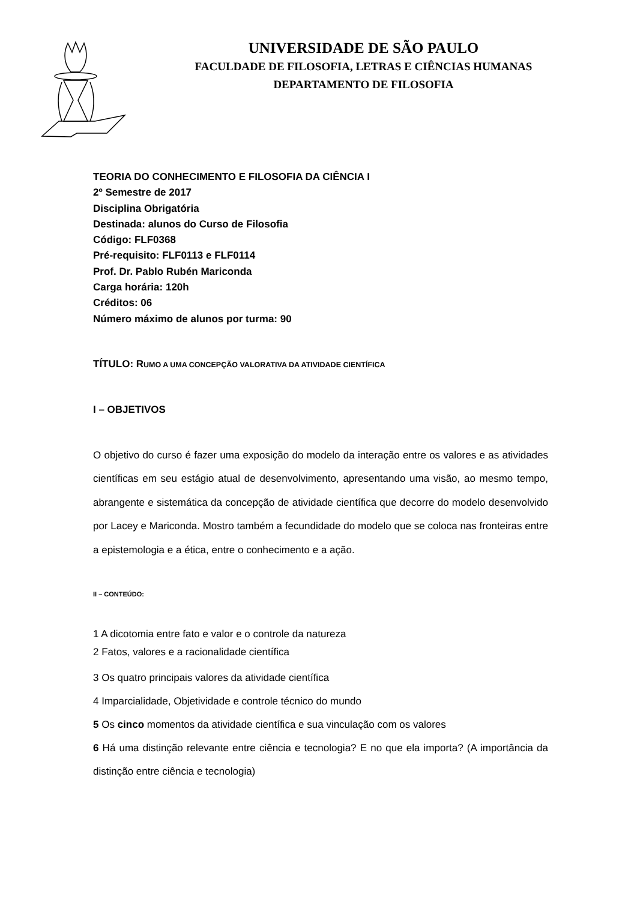UNIVERSIDADE DE SÃO PAULO
FACULDADE DE FILOSOFIA, LETRAS E CIÊNCIAS HUMANAS
DEPARTAMENTO DE FILOSOFIA
TEORIA DO CONHECIMENTO E FILOSOFIA DA CIÊNCIA I
2º Semestre de 2017
Disciplina Obrigatória
Destinada: alunos do Curso de Filosofia
Código: FLF0368
Pré-requisito: FLF0113 e FLF0114
Prof. Dr. Pablo Rubén Mariconda
Carga horária: 120h
Créditos: 06
Número máximo de alunos por turma: 90
TÍTULO: RUMO A UMA CONCEPÇÃO VALORATIVA DA ATIVIDADE CIENTÍFICA
I – OBJETIVOS
O objetivo do curso é fazer uma exposição do modelo da interação entre os valores e as atividades científicas em seu estágio atual de desenvolvimento, apresentando uma visão, ao mesmo tempo, abrangente e sistemática da concepção de atividade científica que decorre do modelo desenvolvido por Lacey e Mariconda. Mostro também a fecundidade do modelo que se coloca nas fronteiras entre a epistemologia e a ética, entre o conhecimento e a ação.
II – CONTEÚDO:
1 A dicotomia entre fato e valor e o controle da natureza
2 Fatos, valores e a racionalidade científica
3 Os quatro principais valores da atividade científica
4 Imparcialidade, Objetividade e controle técnico do mundo
5 Os cinco momentos da atividade científica e sua vinculação com os valores
6 Há uma distinção relevante entre ciência e tecnologia? E no que ela importa? (A importância da distinção entre ciência e tecnologia)